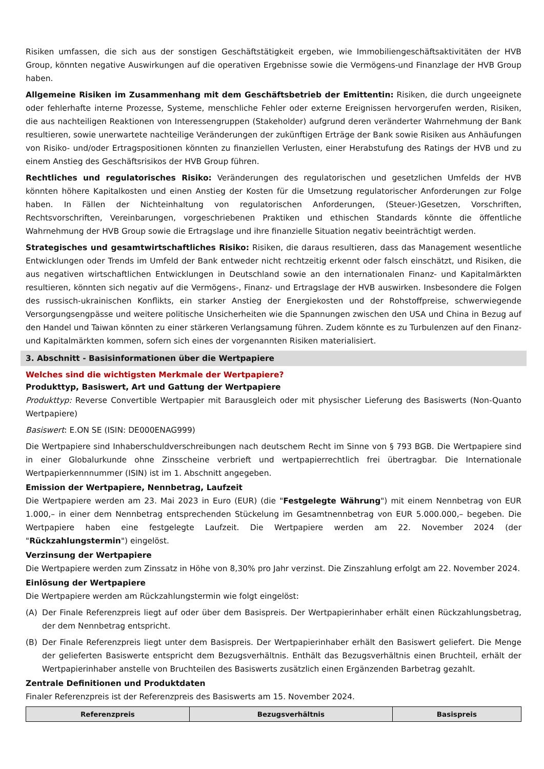Risiken umfassen, die sich aus der sonstigen Geschäftstätigkeit ergeben, wie Immobiliengeschäftsaktivitäten der HVB Group, könnten negative Auswirkungen auf die operativen Ergebnisse sowie die Vermögens-und Finanzlage der HVB Group haben.
Allgemeine Risiken im Zusammenhang mit dem Geschäftsbetrieb der Emittentin: Risiken, die durch ungeeignete oder fehlerhafte interne Prozesse, Systeme, menschliche Fehler oder externe Ereignissen hervorgerufen werden, Risiken, die aus nachteiligen Reaktionen von Interessengruppen (Stakeholder) aufgrund deren veränderter Wahrnehmung der Bank resultieren, sowie unerwartete nachteilige Veränderungen der zukünftigen Erträge der Bank sowie Risiken aus Anhäufungen von Risiko- und/oder Ertragspositionen könnten zu finanziellen Verlusten, einer Herabstufung des Ratings der HVB und zu einem Anstieg des Geschäftsrisikos der HVB Group führen.
Rechtliches und regulatorisches Risiko: Veränderungen des regulatorischen und gesetzlichen Umfelds der HVB könnten höhere Kapitalkosten und einen Anstieg der Kosten für die Umsetzung regulatorischer Anforderungen zur Folge haben. In Fällen der Nichteinhaltung von regulatorischen Anforderungen, (Steuer-)Gesetzen, Vorschriften, Rechtsvorschriften, Vereinbarungen, vorgeschriebenen Praktiken und ethischen Standards könnte die öffentliche Wahrnehmung der HVB Group sowie die Ertragslage und ihre finanzielle Situation negativ beeinträchtigt werden.
Strategisches und gesamtwirtschaftliches Risiko: Risiken, die daraus resultieren, dass das Management wesentliche Entwicklungen oder Trends im Umfeld der Bank entweder nicht rechtzeitig erkennt oder falsch einschätzt, und Risiken, die aus negativen wirtschaftlichen Entwicklungen in Deutschland sowie an den internationalen Finanz- und Kapitalmärkten resultieren, könnten sich negativ auf die Vermögens-, Finanz- und Ertragslage der HVB auswirken. Insbesondere die Folgen des russisch-ukrainischen Konflikts, ein starker Anstieg der Energiekosten und der Rohstoffpreise, schwerwiegende Versorgungsengpässe und weitere politische Unsicherheiten wie die Spannungen zwischen den USA und China in Bezug auf den Handel und Taiwan könnten zu einer stärkeren Verlangsamung führen. Zudem könnte es zu Turbulenzen auf den Finanz- und Kapitalmärkten kommen, sofern sich eines der vorgenannten Risiken materialisiert.
3. Abschnitt - Basisinformationen über die Wertpapiere
Welches sind die wichtigsten Merkmale der Wertpapiere?
Produkttyp, Basiswert, Art und Gattung der Wertpapiere
Produkttyp: Reverse Convertible Wertpapier mit Barausgleich oder mit physischer Lieferung des Basiswerts (Non-Quanto Wertpapiere)
Basiswert: E.ON SE (ISIN: DE000ENAG999)
Die Wertpapiere sind Inhaberschuldverschreibungen nach deutschem Recht im Sinne von § 793 BGB. Die Wertpapiere sind in einer Globalurkunde ohne Zinsscheine verbrieft und wertpapierrechtlich frei übertragbar. Die Internationale Wertpapierkennnummer (ISIN) ist im 1. Abschnitt angegeben.
Emission der Wertpapiere, Nennbetrag, Laufzeit
Die Wertpapiere werden am 23. Mai 2023 in Euro (EUR) (die "Festgelegte Währung") mit einem Nennbetrag von EUR 1.000,– in einer dem Nennbetrag entsprechenden Stückelung im Gesamtnennbetrag von EUR 5.000.000,– begeben. Die Wertpapiere haben eine festgelegte Laufzeit. Die Wertpapiere werden am 22. November 2024 (der "Rückzahlungstermin") eingelöst.
Verzinsung der Wertpapiere
Die Wertpapiere werden zum Zinssatz in Höhe von 8,30% pro Jahr verzinst. Die Zinszahlung erfolgt am 22. November 2024.
Einlösung der Wertpapiere
Die Wertpapiere werden am Rückzahlungstermin wie folgt eingelöst:
(A) Der Finale Referenzpreis liegt auf oder über dem Basispreis. Der Wertpapierinhaber erhält einen Rückzahlungsbetrag, der dem Nennbetrag entspricht.
(B) Der Finale Referenzpreis liegt unter dem Basispreis. Der Wertpapierinhaber erhält den Basiswert geliefert. Die Menge der gelieferten Basiswerte entspricht dem Bezugsverhältnis. Enthält das Bezugsverhältnis einen Bruchteil, erhält der Wertpapierinhaber anstelle von Bruchteilen des Basiswerts zusätzlich einen Ergänzenden Barbetrag gezahlt.
Zentrale Definitionen und Produktdaten
Finaler Referenzpreis ist der Referenzpreis des Basiswerts am 15. November 2024.
| Referenzpreis | Bezugsverhältnis | Basispreis |
| --- | --- | --- |